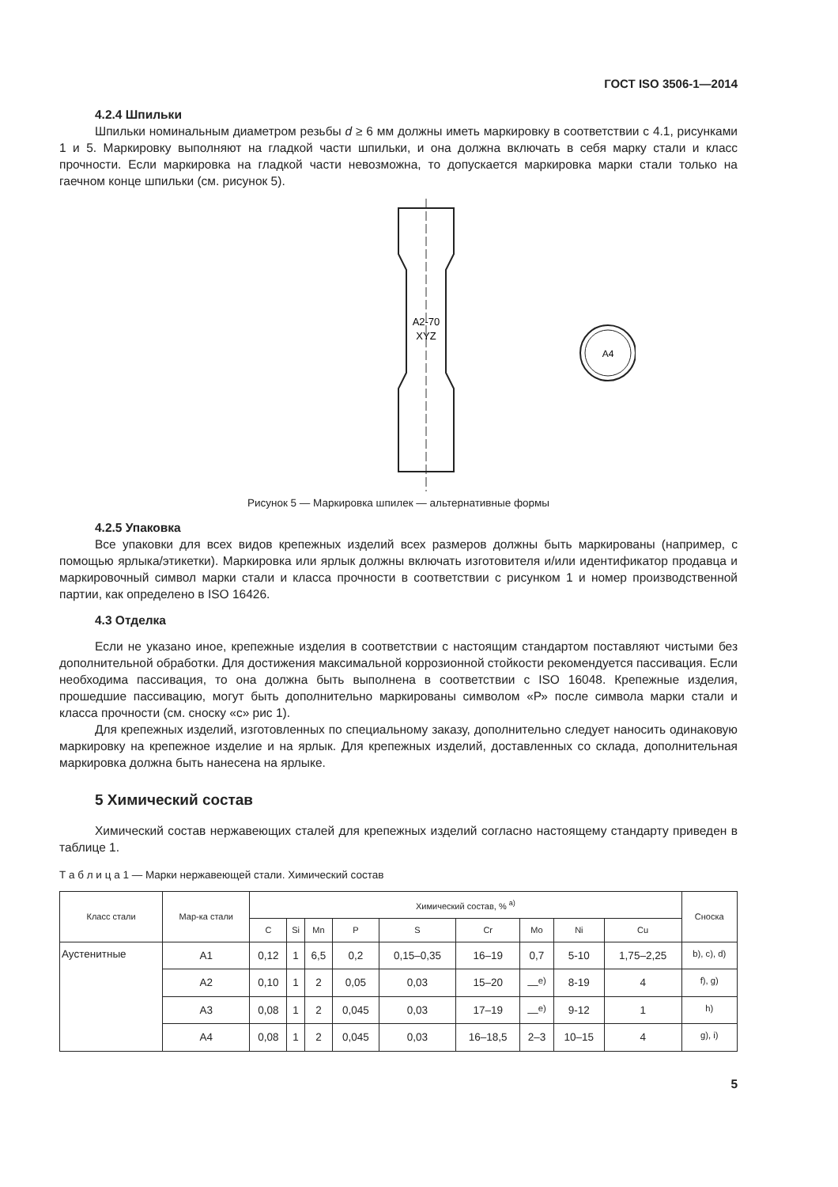ГОСТ ISO 3506-1—2014
4.2.4 Шпильки
Шпильки номинальным диаметром резьбы d ≥ 6 мм должны иметь маркировку в соответствии с 4.1, рисунками 1 и 5. Маркировку выполняют на гладкой части шпильки, и она должна включать в себя марку стали и класс прочности. Если маркировка на гладкой части невозможна, то допускается маркировка марки стали только на гаечном конце шпильки (см. рисунок 5).
A2-70
XYZ
A4
Рисунок 5 — Маркировка шпилек — альтернативные формы
4.2.5 Упаковка
Все упаковки для всех видов крепежных изделий всех размеров должны быть маркированы (например, с помощью ярлыка/этикетки). Маркировка или ярлык должны включать изготовителя и/или идентификатор продавца и маркировочный символ марки стали и класса прочности в соответствии с рисунком 1 и номер производственной партии, как определено в ISO 16426.
4.3 Отделка
Если не указано иное, крепежные изделия в соответствии с настоящим стандартом поставляют чистыми без дополнительной обработки. Для достижения максимальной коррозионной стойкости рекомендуется пассивация. Если необходима пассивация, то она должна быть выполнена в соответствии с ISO 16048. Крепежные изделия, прошедшие пассивацию, могут быть дополнительно маркированы символом «Р» после символа марки стали и класса прочности (см. сноску «с» рис 1).
Для крепежных изделий, изготовленных по специальному заказу, дополнительно следует наносить одинаковую маркировку на крепежное изделие и на ярлык. Для крепежных изделий, доставленных со склада, дополнительная маркировка должна быть нанесена на ярлыке.
5 Химический состав
Химический состав нержавеющих сталей для крепежных изделий согласно настоящему стандарту приведен в таблице 1.
Т а б л и ц а 1 — Марки нержавеющей стали. Химический состав
| Класс стали | Мар-ка стали | Химический состав, % <sup>a)</sup> | | | | | | | | | Сноска |
| --- | --- | --- | --- | --- | --- | --- | --- | --- | --- | --- | --- |
| | | C | Si | Mn | P | S | Cr | Mo | Ni | Cu | |
| Аустенитные | A1 | 0,12 | 1 | 6,5 | 0,2 | 0,15–0,35 | 16–19 | 0,7 | 5-10 | 1,75–2,25 | <sup>b), c), d)</sup> |
| | A2 | 0,10 | 1 | 2 | 0,05 | 0,03 | 15–20 | —<sup>e)</sup> | 8-19 | 4 | <sup>f), g)</sup> |
| | A3 | 0,08 | 1 | 2 | 0,045 | 0,03 | 17–19 | —<sup>e)</sup> | 9-12 | 1 | <sup>h)</sup> |
| | A4 | 0,08 | 1 | 2 | 0,045 | 0,03 | 16–18,5 | 2–3 | 10–15 | 4 | <sup>g), i)</sup> |
5